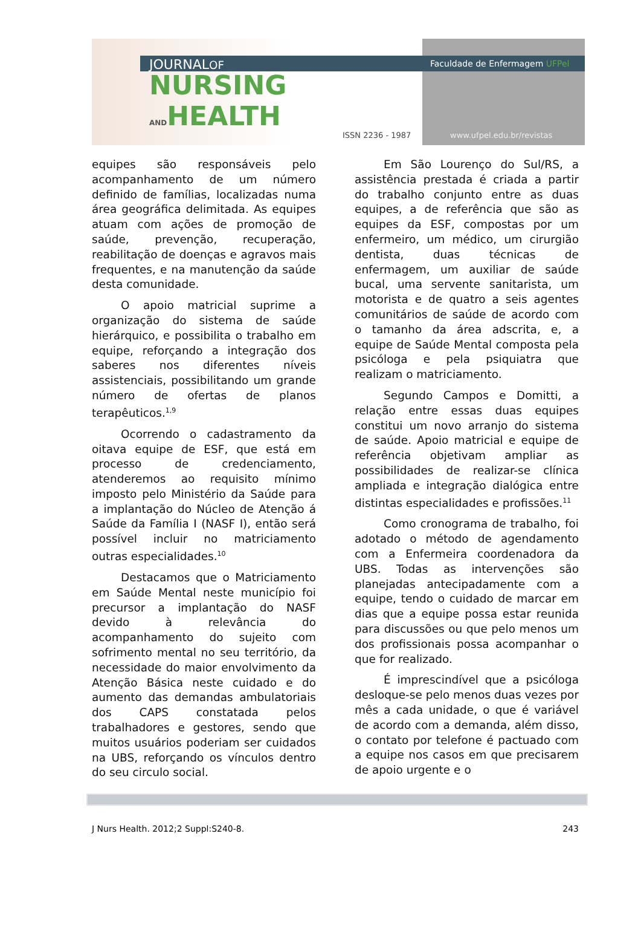JOURNALOF
NURSING
ANDHEALTH
Faculdade de Enfermagem UFPel
ISSN 2236 - 1987 www.ufpel.edu.br/revistas
equipes são responsáveis pelo acompanhamento de um número definido de famílias, localizadas numa área geográfica delimitada. As equipes atuam com ações de promoção de saúde, prevenção, recuperação, reabilitação de doenças e agravos mais frequentes, e na manutenção da saúde desta comunidade.
O apoio matricial suprime a organização do sistema de saúde hierárquico, e possibilita o trabalho em equipe, reforçando a integração dos saberes nos diferentes níveis assistenciais, possibilitando um grande número de ofertas de planos terapêuticos.<sup>1,9</sup>
Ocorrendo o cadastramento da oitava equipe de ESF, que está em processo de credenciamento, atenderemos ao requisito mínimo imposto pelo Ministério da Saúde para a implantação do Núcleo de Atenção á Saúde da Família I (NASF I), então será possível incluir no matriciamento outras especialidades.<sup>10</sup>
Destacamos que o Matriciamento em Saúde Mental neste município foi precursor a implantação do NASF devido à relevância do acompanhamento do sujeito com sofrimento mental no seu território, da necessidade do maior envolvimento da Atenção Básica neste cuidado e do aumento das demandas ambulatoriais dos CAPS constatada pelos trabalhadores e gestores, sendo que muitos usuários poderiam ser cuidados na UBS, reforçando os vínculos dentro do seu circulo social.
Em São Lourenço do Sul/RS, a assistência prestada é criada a partir do trabalho conjunto entre as duas equipes, a de referência que são as equipes da ESF, compostas por um enfermeiro, um médico, um cirurgião dentista, duas técnicas de enfermagem, um auxiliar de saúde bucal, uma servente sanitarista, um motorista e de quatro a seis agentes comunitários de saúde de acordo com o tamanho da área adscrita, e, a equipe de Saúde Mental composta pela psicóloga e pela psiquiatra que realizam o matriciamento.
Segundo Campos e Domitti, a relação entre essas duas equipes constitui um novo arranjo do sistema de saúde. Apoio matricial e equipe de referência objetivam ampliar as possibilidades de realizar-se clínica ampliada e integração dialógica entre distintas especialidades e profissões.<sup>11</sup>
Como cronograma de trabalho, foi adotado o método de agendamento com a Enfermeira coordenadora da UBS. Todas as intervenções são planejadas antecipadamente com a equipe, tendo o cuidado de marcar em dias que a equipe possa estar reunida para discussões ou que pelo menos um dos profissionais possa acompanhar o que for realizado.
É imprescindível que a psicóloga desloque-se pelo menos duas vezes por mês a cada unidade, o que é variável de acordo com a demanda, além disso, o contato por telefone é pactuado com a equipe nos casos em que precisarem de apoio urgente e o
J Nurs Health. 2012;2 Suppl:S240-8. 243